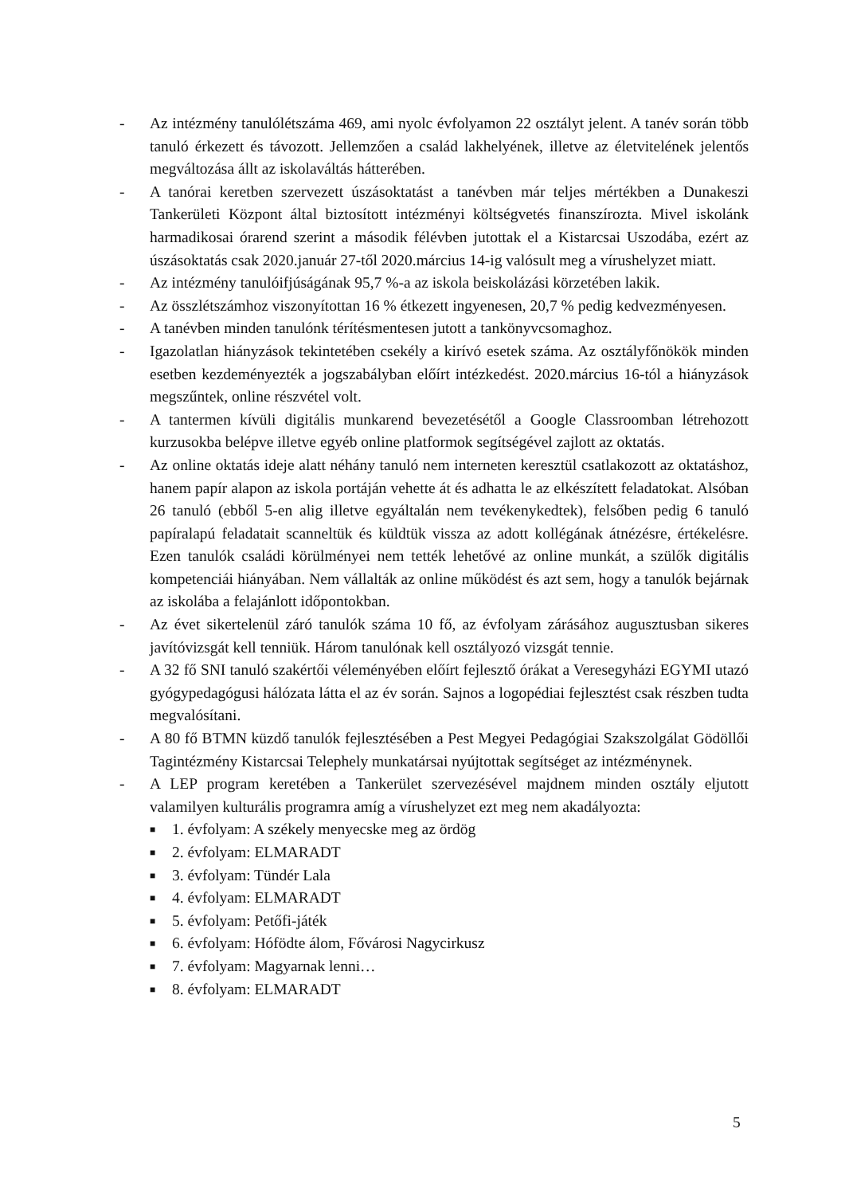- Az intézmény tanulólétszáma 469, ami nyolc évfolyamon 22 osztályt jelent. A tanév során több tanuló érkezett és távozott. Jellemzően a család lakhelyének, illetve az életvitelének jelentős megváltozása állt az iskolaváltás hátterében.
- A tanórai keretben szervezett úszásoktatást a tanévben már teljes mértékben a Dunakeszi Tankerületi Központ által biztosított intézményi költségvetés finanszírozta. Mivel iskolánk harmadikosai órarend szerint a második félévben jutottak el a Kistarcsai Uszodába, ezért az úszásoktatás csak 2020.január 27-től 2020.március 14-ig valósult meg a vírushelyzet miatt.
- Az intézmény tanulóifjúságának 95,7 %-a az iskola beiskolázási körzetében lakik.
- Az összlétszámhoz viszonyítottan 16 % étkezett ingyenesen, 20,7 % pedig kedvezményesen.
- A tanévben minden tanulónk térítésmentesen jutott a tankönyvcsomaghoz.
- Igazolatlan hiányzások tekintetében csekély a kirívó esetek száma. Az osztályfőnökök minden esetben kezdeményezték a jogszabályban előírt intézkedést. 2020.március 16-tól a hiányzások megszűntek, online részvétel volt.
- A tantermen kívüli digitális munkarend bevezetésétől a Google Classroomban létrehozott kurzusokba belépve illetve egyéb online platformok segítségével zajlott az oktatás.
- Az online oktatás ideje alatt néhány tanuló nem interneten keresztül csatlakozott az oktatáshoz, hanem papír alapon az iskola portáján vehette át és adhatta le az elkészített feladatokat. Alsóban 26 tanuló (ebből 5-en alig illetve egyáltalán nem tevékenykedtek), felsőben pedig 6 tanuló papíralapú feladatait scanneltük és küldtük vissza az adott kollégának átnézésre, értékelésre. Ezen tanulók családi körülményei nem tették lehetővé az online munkát, a szülők digitális kompetenciái hiányában. Nem vállalták az online működést és azt sem, hogy a tanulók bejárnak az iskolába a felajánlott időpontokban.
- Az évet sikertelenül záró tanulók száma 10 fő, az évfolyam zárásához augusztusban sikeres javítóvizsgát kell tenniük. Három tanulónak kell osztályozó vizsgát tennie.
- A 32 fő SNI tanuló szakértői véleményében előírt fejlesztő órákat a Veresegyházi EGYMI utazó gyógypedagógusi hálózata látta el az év során. Sajnos a logopédiai fejlesztést csak részben tudta megvalósítani.
- A 80 fő BTMN küzdő tanulók fejlesztésében a Pest Megyei Pedagógiai Szakszolgálat Gödöllői Tagintézmény Kistarcsai Telephely munkatársai nyújtottak segítséget az intézménynek.
- A LEP program keretében a Tankerület szervezésével majdnem minden osztály eljutott valamilyen kulturális programra amíg a vírushelyzet ezt meg nem akadályozta:
■ 1. évfolyam: A székely menyecske meg az ördög
■ 2. évfolyam: ELMARADT
■ 3. évfolyam: Tündér Lala
■ 4. évfolyam: ELMARADT
■ 5. évfolyam: Petőfi-játék
■ 6. évfolyam: Hófödte álom, Fővárosi Nagycirkusz
■ 7. évfolyam: Magyarnak lenni…
■ 8. évfolyam: ELMARADT
5